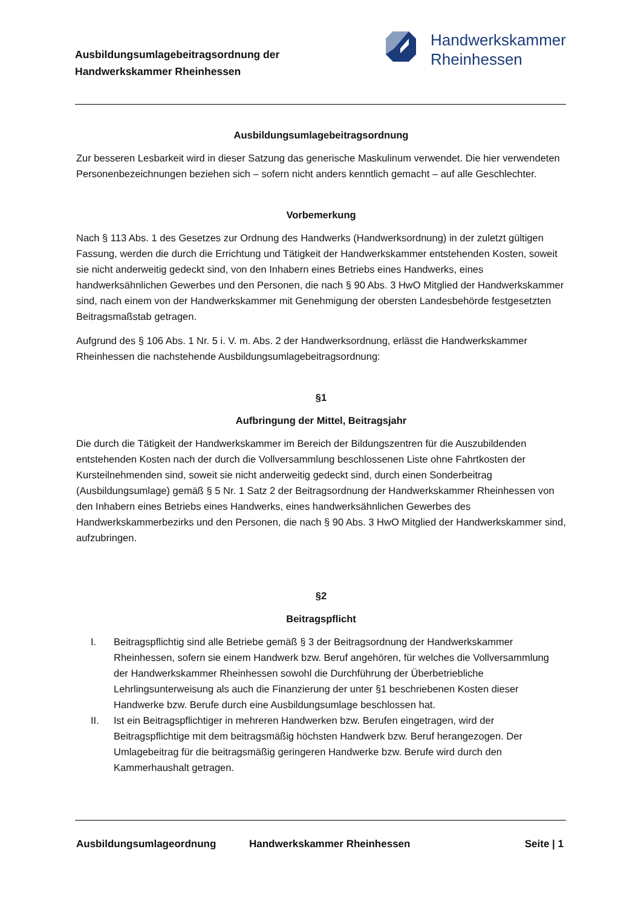Ausbildungsumlagebeitragsordnung der
Handwerkskammer Rheinhessen
Handwerkskammer
Rheinhessen
Ausbildungsumlagebeitragsordnung
Zur besseren Lesbarkeit wird in dieser Satzung das generische Maskulinum verwendet. Die hier verwendeten Personenbezeichnungen beziehen sich – sofern nicht anders kenntlich gemacht – auf alle Geschlechter.
Vorbemerkung
Nach § 113 Abs. 1 des Gesetzes zur Ordnung des Handwerks (Handwerksordnung) in der zuletzt gültigen Fassung, werden die durch die Errichtung und Tätigkeit der Handwerkskammer entstehenden Kosten, soweit sie nicht anderweitig gedeckt sind, von den Inhabern eines Betriebs eines Handwerks, eines handwerksähnlichen Gewerbes und den Personen, die nach § 90 Abs. 3 HwO Mitglied der Handwerkskammer sind, nach einem von der Handwerkskammer mit Genehmigung der obersten Landesbehörde festgesetzten Beitragsmaßstab getragen.
Aufgrund des § 106 Abs. 1 Nr. 5 i. V. m. Abs. 2 der Handwerksordnung, erlässt die Handwerkskammer Rheinhessen die nachstehende Ausbildungsumlagebeitragsordnung:
§1
Aufbringung der Mittel, Beitragsjahr
Die durch die Tätigkeit der Handwerkskammer im Bereich der Bildungszentren für die Auszubildenden entstehenden Kosten nach der durch die Vollversammlung beschlossenen Liste ohne Fahrtkosten der Kursteilnehmenden sind, soweit sie nicht anderweitig gedeckt sind, durch einen Sonderbeitrag (Ausbildungsumlage) gemäß § 5 Nr. 1 Satz 2 der Beitragsordnung der Handwerkskammer Rheinhessen von den Inhabern eines Betriebs eines Handwerks, eines handwerksähnlichen Gewerbes des Handwerkskammerbezirks und den Personen, die nach § 90 Abs. 3 HwO Mitglied der Handwerkskammer sind, aufzubringen.
§2
Beitragspflicht
I. Beitragspflichtig sind alle Betriebe gemäß § 3 der Beitragsordnung der Handwerkskammer Rheinhessen, sofern sie einem Handwerk bzw. Beruf angehören, für welches die Vollversammlung der Handwerkskammer Rheinhessen sowohl die Durchführung der Überbetriebliche Lehrlingsunterweisung als auch die Finanzierung der unter §1 beschriebenen Kosten dieser Handwerke bzw. Berufe durch eine Ausbildungsumlage beschlossen hat.
II. Ist ein Beitragspflichtiger in mehreren Handwerken bzw. Berufen eingetragen, wird der Beitragspflichtige mit dem beitragsmäßig höchsten Handwerk bzw. Beruf herangezogen. Der Umlagebeitrag für die beitragsmäßig geringeren Handwerke bzw. Berufe wird durch den Kammerhaushalt getragen.
Ausbildungsumlageordnung Handwerkskammer Rheinhessen Seite | 1